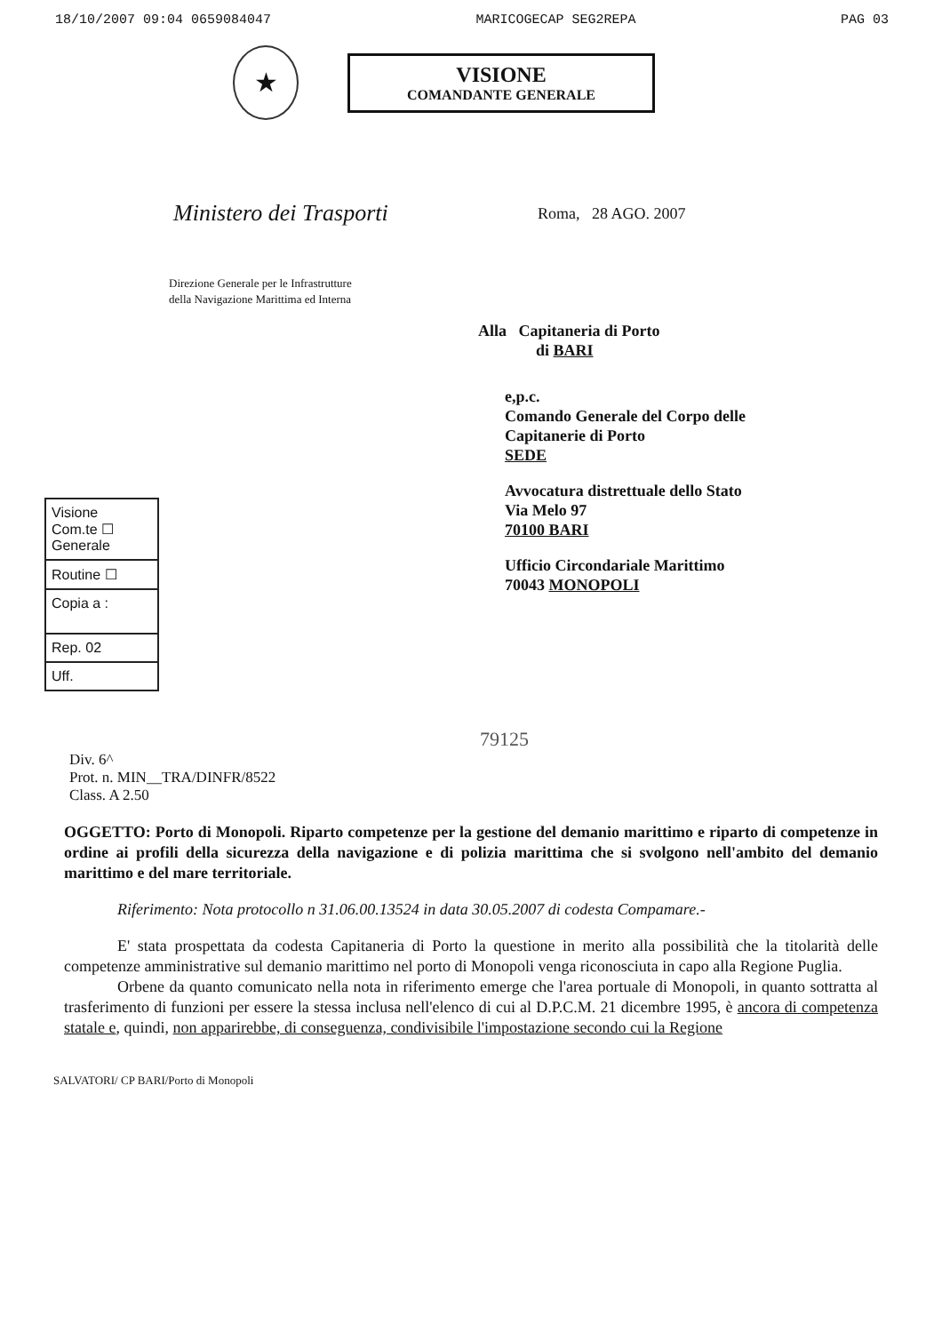18/10/2007 09:04 0659084047 MARICOGECAP SEG2REPA PAG 03
★
VISIONE
COMANDANTE GENERALE
Ministero dei Trasporti
Roma, 28 AGO. 2007
Direzione Generale per le Infrastrutture
della Navigazione Marittima ed Interna
Alla Capitaneria di Porto
di BARI
e,p.c.
Comando Generale del Corpo delle
Capitanerie di Porto
SEDE
Avvocatura distrettuale dello Stato
Via Melo 97
70100 BARI
Ufficio Circondariale Marittimo
70043 MONOPOLI
Visione
Com.te ☐
Generale
Routine ☐
Copia a :
Rep. 02
Uff.
79125
Div. 6^
Prot. n. MIN__TRA/DINFR/8522
Class. A 2.50
OGGETTO: Porto di Monopoli. Riparto competenze per la gestione del demanio marittimo e riparto di competenze in ordine ai profili della sicurezza della navigazione e di polizia marittima che si svolgono nell'ambito del demanio marittimo e del mare territoriale.
Riferimento: Nota protocollo n 31.06.00.13524 in data 30.05.2007 di codesta Compamare.-
E' stata prospettata da codesta Capitaneria di Porto la questione in merito alla possibilità che la titolarità delle competenze amministrative sul demanio marittimo nel porto di Monopoli venga riconosciuta in capo alla Regione Puglia.
Orbene da quanto comunicato nella nota in riferimento emerge che l'area portuale di Monopoli, in quanto sottratta al trasferimento di funzioni per essere la stessa inclusa nell'elenco di cui al D.P.C.M. 21 dicembre 1995, è ancora di competenza statale e, quindi, non apparirebbe, di conseguenza, condivisibile l'impostazione secondo cui la Regione
SALVATORI/ CP BARI/Porto di Monopoli